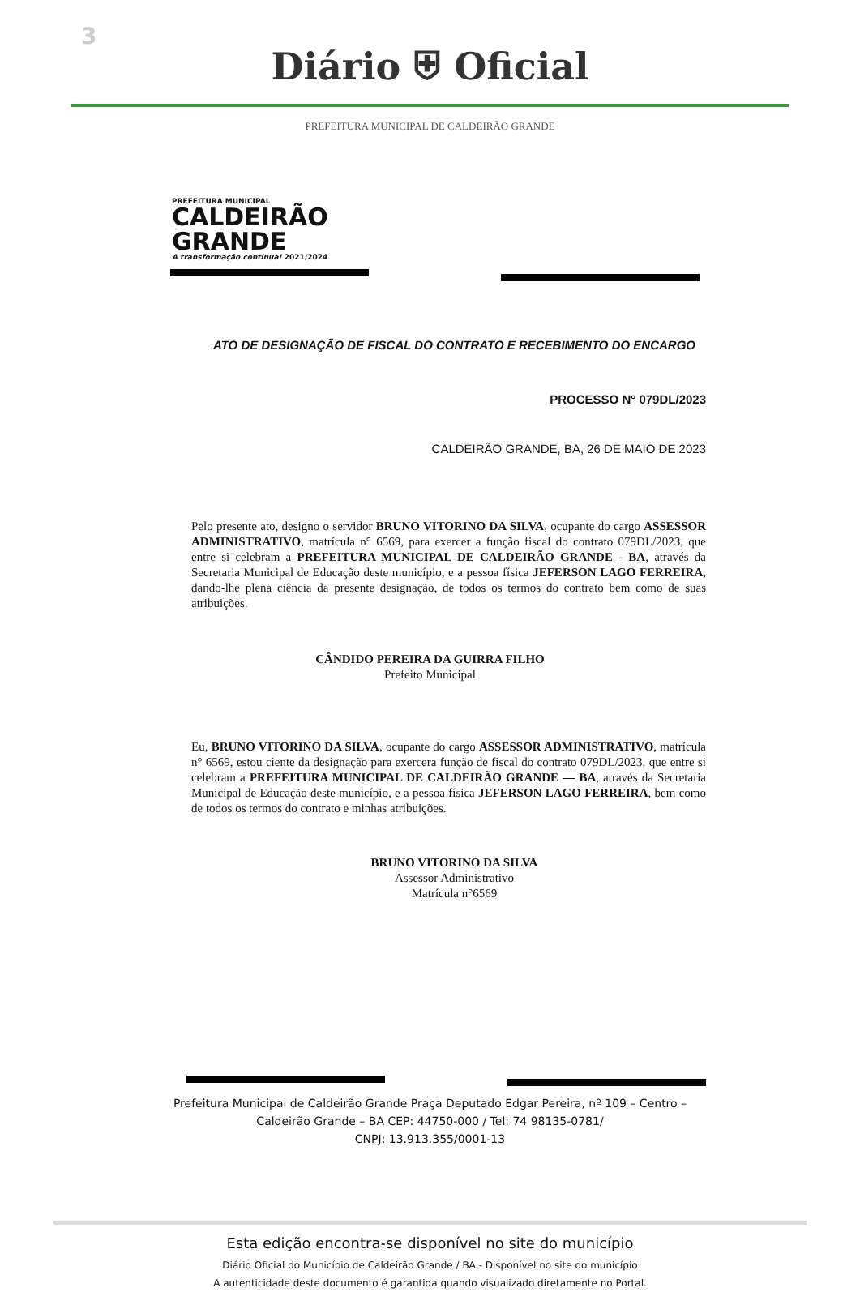3
Diário ⛨ Oficial
PREFEITURA MUNICIPAL DE CALDEIRÃO GRANDE
PREFEITURA MUNICIPAL
CALDEIRÃO
GRANDE
A transformação continua! 2021/2024
ATO DE DESIGNAÇÃO DE FISCAL DO CONTRATO E RECEBIMENTO DO ENCARGO
PROCESSO N° 079DL/2023
CALDEIRÃO GRANDE, BA, 26 DE MAIO DE 2023
Pelo presente ato, designo o servidor BRUNO VITORINO DA SILVA, ocupante do cargo ASSESSOR ADMINISTRATIVO, matrícula n° 6569, para exercer a função fiscal do contrato 079DL/2023, que entre si celebram a PREFEITURA MUNICIPAL DE CALDEIRÃO GRANDE - BA, através da Secretaria Municipal de Educação deste município, e a pessoa física JEFERSON LAGO FERREIRA, dando-lhe plena ciência da presente designação, de todos os termos do contrato bem como de suas atribuições.
CÂNDIDO PEREIRA DA GUIRRA FILHO
Prefeito Municipal
Eu, BRUNO VITORINO DA SILVA, ocupante do cargo ASSESSOR ADMINISTRATIVO, matrícula n° 6569, estou ciente da designação para exercera função de fiscal do contrato 079DL/2023, que entre si celebram a PREFEITURA MUNICIPAL DE CALDEIRÃO GRANDE — BA, através da Secretaria Municipal de Educação deste município, e a pessoa física JEFERSON LAGO FERREIRA, bem como de todos os termos do contrato e minhas atribuições.
BRUNO VITORINO DA SILVA
Assessor Administrativo
Matrícula n°6569
Prefeitura Municipal de Caldeirão Grande Praça Deputado Edgar Pereira, nº 109 – Centro –
Caldeirão Grande – BA CEP: 44750-000 / Tel: 74 98135-0781/
CNPJ: 13.913.355/0001-13
Esta edição encontra-se disponível no site do município
Diário Oficial do Município de Caldeirão Grande / BA - Disponível no site do município
A autenticidade deste documento é garantida quando visualizado diretamente no Portal.